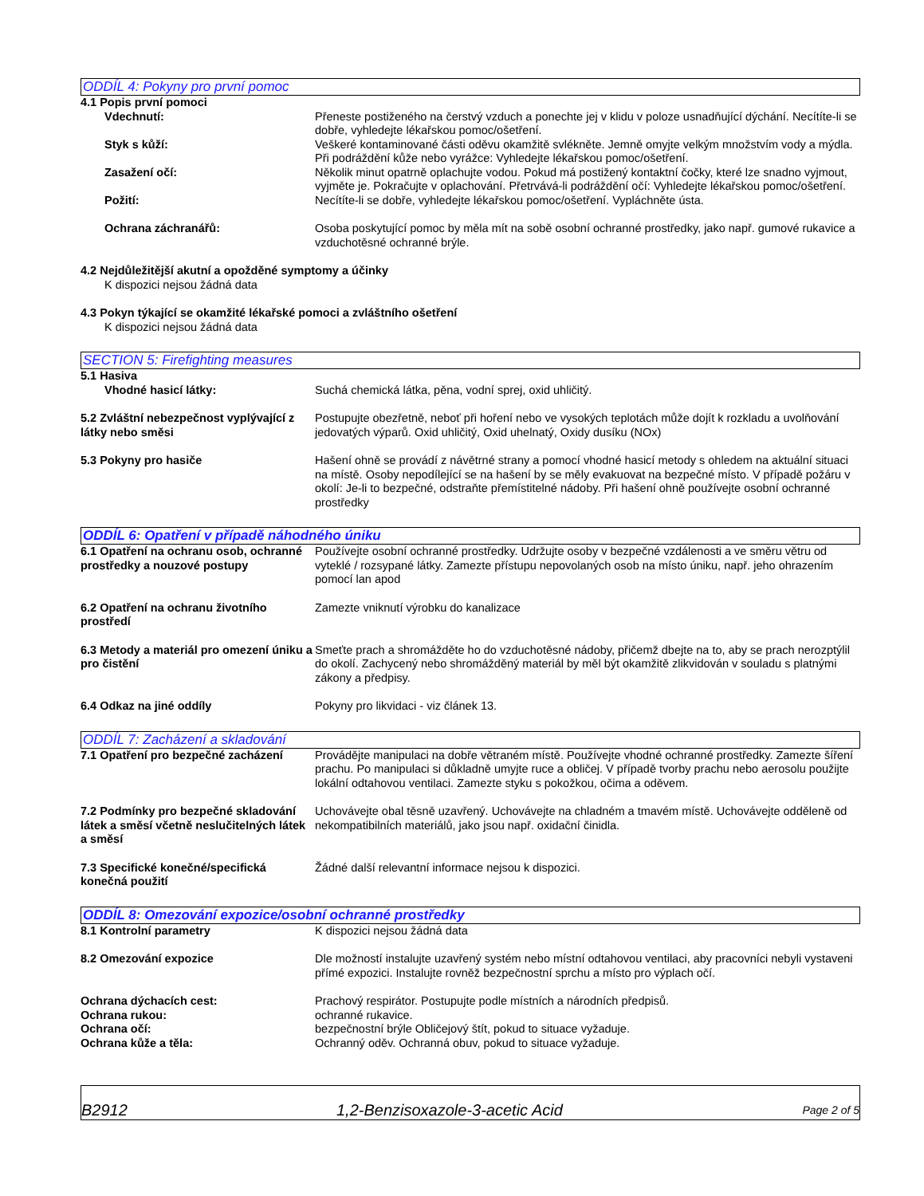ODDÍL 4: Pokyny pro první pomoc
4.1 Popis první pomoci
Vdechnutí: Přeneste postiženého na čerstvý vzduch a ponechte jej v klidu v poloze usnadňující dýchání. Necítíte-li se dobře, vyhledejte lékařskou pomoc/ošetření.
Styk s kůží: Veškeré kontaminované části oděvu okamžitě svlékněte. Jemně omyjte velkým množstvím vody a mýdla. Při podráždění kůže nebo vyrážce: Vyhledejte lékařskou pomoc/ošetření.
Zasažení očí: Několik minut opatrně oplachujte vodou. Pokud má postižený kontaktní čočky, které lze snadno vyjmout, vyjměte je. Pokračujte v oplachování. Přetrvává-li podráždění očí: Vyhledejte lékařskou pomoc/ošetření.
Požití: Necítíte-li se dobře, vyhledejte lékařskou pomoc/ošetření. Vypláchněte ústa.
Ochrana záchranářů: Osoba poskytující pomoc by měla mít na sobě osobní ochranné prostředky, jako např. gumové rukavice a vzduchotěsné ochranné brýle.
4.2 Nejdůležitější akutní a opožděné symptomy a účinky
K dispozici nejsou žádná data
4.3 Pokyn týkající se okamžité lékařské pomoci a zvláštního ošetření
K dispozici nejsou žádná data
SECTION 5: Firefighting measures
5.1 Hasiva
Vhodné hasicí látky: Suchá chemická látka, pěna, vodní sprej, oxid uhličitý.
5.2 Zvláštní nebezpečnost vyplývající z látky nebo směsi
Postupujte obezřetně, neboť při hoření nebo ve vysokých teplotách může dojít k rozkladu a uvolňování jedovatých výparů. Oxid uhličitý, Oxid uhelnatý, Oxidy dusíku (NOx)
5.3 Pokyny pro hasiče Hašení ohně se provádí z návětrné strany a pomocí vhodné hasicí metody s ohledem na aktuální situaci na místě. Osoby nepodílející se na hašení by se měly evakuovat na bezpečné místo. V případě požáru v okolí: Je-li to bezpečné, odstraňte přemístitelné nádoby. Při hašení ohně používejte osobní ochranné prostředky
ODDÍL 6: Opatření v případě náhodného úniku
6.1 Opatření na ochranu osob, ochranné prostředky a nouzové postupy
Používejte osobní ochranné prostředky. Udržujte osoby v bezpečné vzdálenosti a ve směru větru od vyteklé / rozsypané látky. Zamezte přístupu nepovolaných osob na místo úniku, např. jeho ohrazením pomocí lan apod
6.2 Opatření na ochranu životního prostředí
Zamezte vniknutí výrobku do kanalizace
6.3 Metody a materiál pro omezení úniku a pro čistění
Smeťte prach a shromážděte ho do vzduchotěsné nádoby, přičemž dbejte na to, aby se prach nerozptýlil do okolí. Zachycený nebo shromážděný materiál by měl být okamžitě zlikvidován v souladu s platnými zákony a předpisy.
6.4 Odkaz na jiné oddíly Pokyny pro likvidaci - viz článek 13.
ODDÍL 7: Zacházení a skladování
7.1 Opatření pro bezpečné zacházení
Provádějte manipulaci na dobře větraném místě. Používejte vhodné ochranné prostředky. Zamezte šíření prachu. Po manipulaci si důkladně umyjte ruce a obličej. V případě tvorby prachu nebo aerosolu použijte lokální odtahovou ventilaci. Zamezte styku s pokožkou, očima a oděvem.
7.2 Podmínky pro bezpečné skladování látek a směsí včetně neslučitelných látek a směsí
Uchovávejte obal těsně uzavřený. Uchovávejte na chladném a tmavém místě. Uchovávejte odděleně od nekompatibilních materiálů, jako jsou např. oxidační činidla.
7.3 Specifické konečné/specifická konečná použití
Žádné další relevantní informace nejsou k dispozici.
ODDÍL 8: Omezování expozice/osobní ochranné prostředky
8.1 Kontrolní parametry K dispozici nejsou žádná data
8.2 Omezování expozice Dle možností instalujte uzavřený systém nebo místní odtahovou ventilaci, aby pracovníci nebyli vystaveni přímé expozici. Instalujte rovněž bezpečnostní sprchu a místo pro výplach očí.
Ochrana dýchacích cest: Prachový respirátor. Postupujte podle místních a národních předpisů.
Ochrana rukou: ochranné rukavice.
Ochrana očí: bezpečnostní brýle Obličejový štít, pokud to situace vyžaduje.
Ochrana kůže a těla: Ochranný oděv. Ochranná obuv, pokud to situace vyžaduje.
B2912
1,2-Benzisoxazole-3-acetic Acid
Page 2 of 5